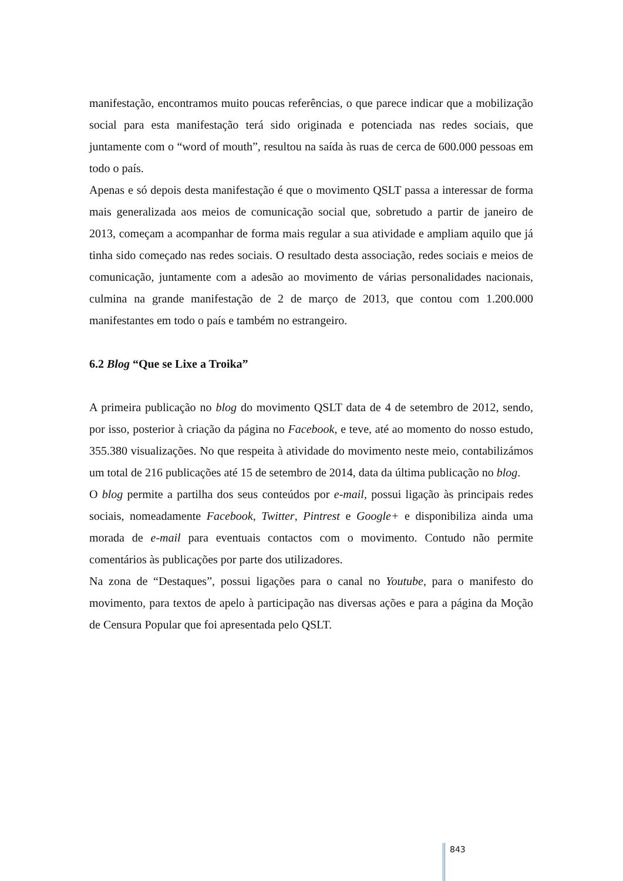manifestação, encontramos muito poucas referências, o que parece indicar que a mobilização social para esta manifestação terá sido originada e potenciada nas redes sociais, que juntamente com o “word of mouth”, resultou na saída às ruas de cerca de 600.000 pessoas em todo o país.
Apenas e só depois desta manifestação é que o movimento QSLT passa a interessar de forma mais generalizada aos meios de comunicação social que, sobretudo a partir de janeiro de 2013, começam a acompanhar de forma mais regular a sua atividade e ampliam aquilo que já tinha sido começado nas redes sociais. O resultado desta associação, redes sociais e meios de comunicação, juntamente com a adesão ao movimento de várias personalidades nacionais, culmina na grande manifestação de 2 de março de 2013, que contou com 1.200.000 manifestantes em todo o país e também no estrangeiro.
6.2 Blog “Que se Lixe a Troika”
A primeira publicação no blog do movimento QSLT data de 4 de setembro de 2012, sendo, por isso, posterior à criação da página no Facebook, e teve, até ao momento do nosso estudo, 355.380 visualizações. No que respeita à atividade do movimento neste meio, contabilizámos um total de 216 publicações até 15 de setembro de 2014, data da última publicação no blog.
O blog permite a partilha dos seus conteúdos por e-mail, possui ligação às principais redes sociais, nomeadamente Facebook, Twitter, Pintrest e Google+ e disponibiliza ainda uma morada de e-mail para eventuais contactos com o movimento. Contudo não permite comentários às publicações por parte dos utilizadores.
Na zona de “Destaques”, possui ligações para o canal no Youtube, para o manifesto do movimento, para textos de apelo à participação nas diversas ações e para a página da Moção de Censura Popular que foi apresentada pelo QSLT.
843